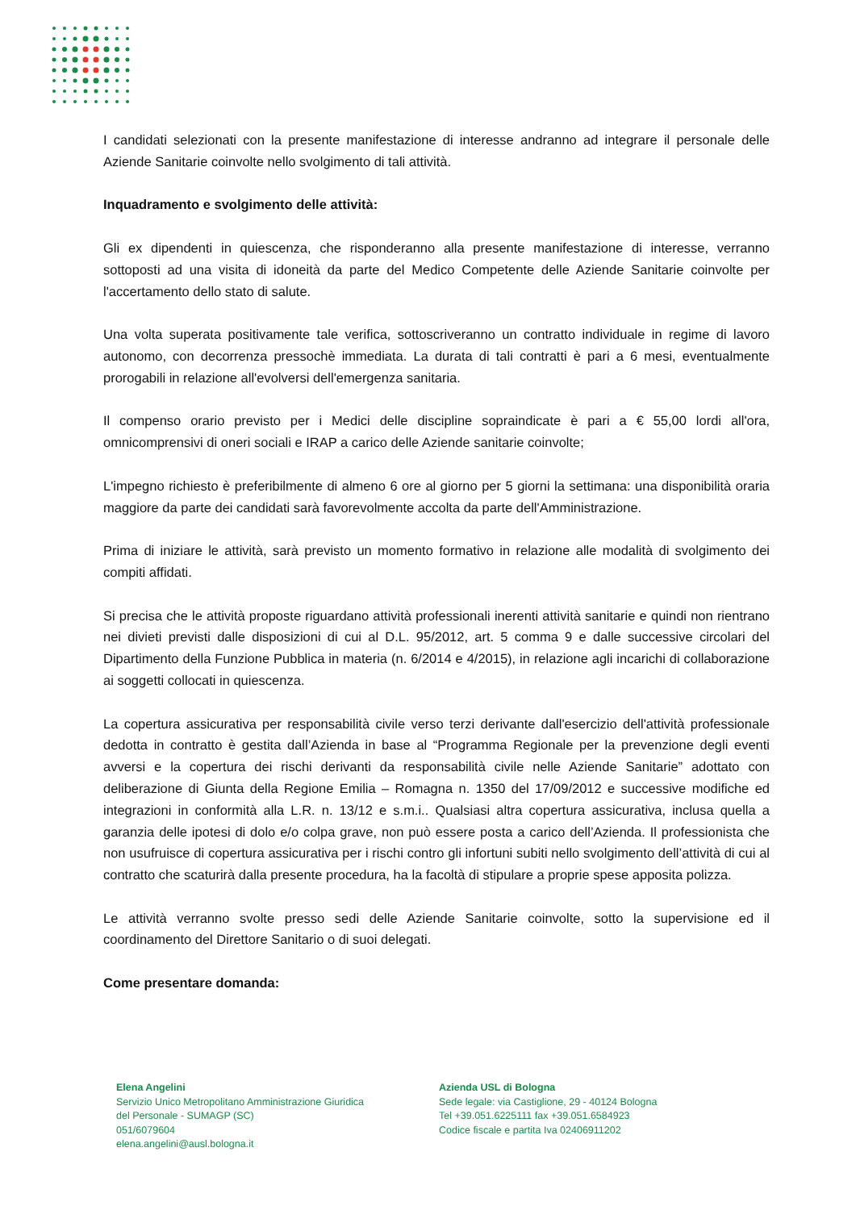I candidati selezionati con la presente manifestazione di interesse andranno ad integrare il personale delle Aziende Sanitarie coinvolte nello svolgimento di tali attività.
Inquadramento e svolgimento delle attività:
Gli ex dipendenti in quiescenza, che risponderanno alla presente manifestazione di interesse, verranno sottoposti ad una visita di idoneità da parte del Medico Competente delle Aziende Sanitarie coinvolte per l'accertamento dello stato di salute.
Una volta superata positivamente tale verifica, sottoscriveranno un contratto individuale in regime di lavoro autonomo, con decorrenza pressochè immediata. La durata di tali contratti è pari a 6 mesi, eventualmente prorogabili in relazione all'evolversi dell'emergenza sanitaria.
Il compenso orario previsto per i Medici delle discipline sopraindicate è pari a € 55,00 lordi all'ora, omnicomprensivi di oneri sociali e IRAP a carico delle Aziende sanitarie coinvolte;
L'impegno richiesto è preferibilmente di almeno 6 ore al giorno per 5 giorni la settimana: una disponibilità oraria maggiore da parte dei candidati sarà favorevolmente accolta da parte dell'Amministrazione.
Prima di iniziare le attività, sarà previsto un momento formativo in relazione alle modalità di svolgimento dei compiti affidati.
Si precisa che le attività proposte riguardano attività professionali inerenti attività sanitarie e quindi non rientrano nei divieti previsti dalle disposizioni di cui al D.L. 95/2012, art. 5 comma 9 e dalle successive circolari del Dipartimento della Funzione Pubblica in materia (n. 6/2014 e 4/2015), in relazione agli incarichi di collaborazione ai soggetti collocati in quiescenza.
La copertura assicurativa per responsabilità civile verso terzi derivante dall'esercizio dell'attività professionale dedotta in contratto è gestita dall’Azienda in base al “Programma Regionale per la prevenzione degli eventi avversi e la copertura dei rischi derivanti da responsabilità civile nelle Aziende Sanitarie” adottato con deliberazione di Giunta della Regione Emilia – Romagna n. 1350 del 17/09/2012 e successive modifiche ed integrazioni in conformità alla L.R. n. 13/12 e s.m.i.. Qualsiasi altra copertura assicurativa, inclusa quella a garanzia delle ipotesi di dolo e/o colpa grave, non può essere posta a carico dell’Azienda. Il professionista che non usufruisce di copertura assicurativa per i rischi contro gli infortuni subiti nello svolgimento dell’attività di cui al contratto che scaturirà dalla presente procedura, ha la facoltà di stipulare a proprie spese apposita polizza.
Le attività verranno svolte presso sedi delle Aziende Sanitarie coinvolte, sotto la supervisione ed il coordinamento del Direttore Sanitario o di suoi delegati.
Come presentare domanda:
Elena Angelini
Servizio Unico Metropolitano Amministrazione Giuridica
del Personale - SUMAGP (SC)
051/6079604
elena.angelini@ausl.bologna.it
Azienda USL di Bologna
Sede legale: via Castiglione, 29 - 40124 Bologna
Tel +39.051.6225111 fax +39.051.6584923
Codice fiscale e partita Iva 02406911202